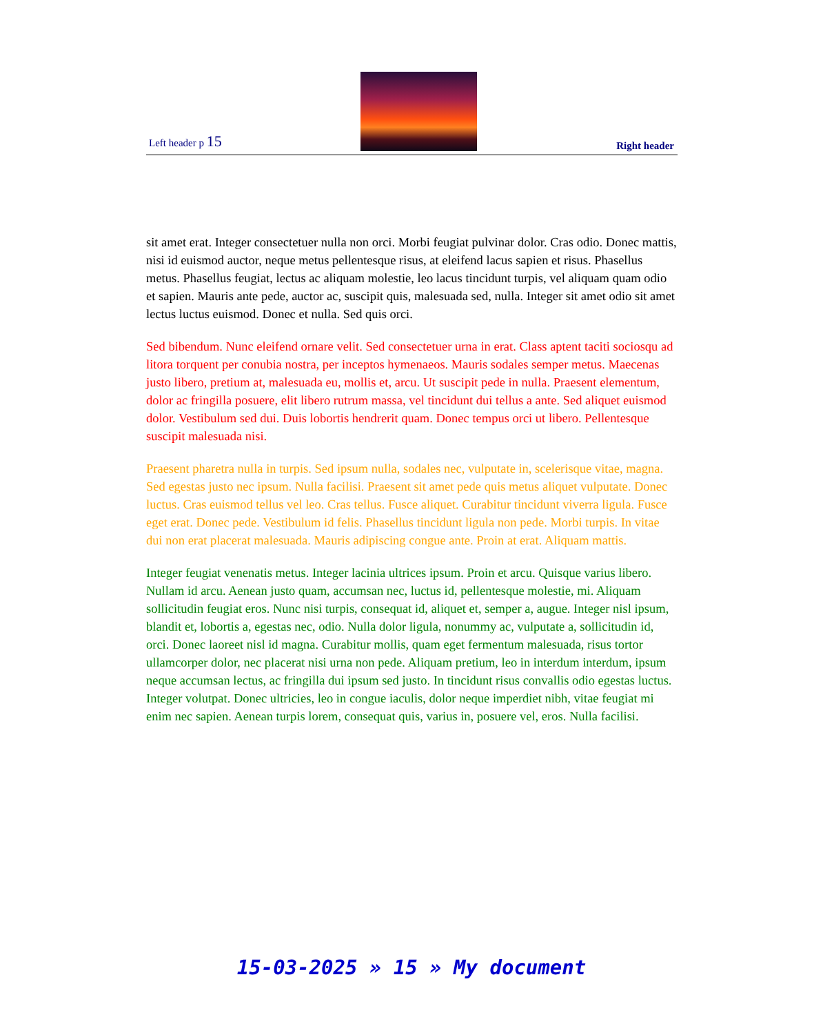Left header p 15
Right header
sit amet erat. Integer consectetuer nulla non orci. Morbi feugiat pulvinar dolor. Cras odio. Donec mattis, nisi id euismod auctor, neque metus pellentesque risus, at eleifend lacus sapien et risus. Phasellus metus. Phasellus feugiat, lectus ac aliquam molestie, leo lacus tincidunt turpis, vel aliquam quam odio et sapien. Mauris ante pede, auctor ac, suscipit quis, malesuada sed, nulla. Integer sit amet odio sit amet lectus luctus euismod. Donec et nulla. Sed quis orci.
Sed bibendum. Nunc eleifend ornare velit. Sed consectetuer urna in erat. Class aptent taciti sociosqu ad litora torquent per conubia nostra, per inceptos hymenaeos. Mauris sodales semper metus. Maecenas justo libero, pretium at, malesuada eu, mollis et, arcu. Ut suscipit pede in nulla. Praesent elementum, dolor ac fringilla posuere, elit libero rutrum massa, vel tincidunt dui tellus a ante. Sed aliquet euismod dolor. Vestibulum sed dui. Duis lobortis hendrerit quam. Donec tempus orci ut libero. Pellentesque suscipit malesuada nisi.
Praesent pharetra nulla in turpis. Sed ipsum nulla, sodales nec, vulputate in, scelerisque vitae, magna. Sed egestas justo nec ipsum. Nulla facilisi. Praesent sit amet pede quis metus aliquet vulputate. Donec luctus. Cras euismod tellus vel leo. Cras tellus. Fusce aliquet. Curabitur tincidunt viverra ligula. Fusce eget erat. Donec pede. Vestibulum id felis. Phasellus tincidunt ligula non pede. Morbi turpis. In vitae dui non erat placerat malesuada. Mauris adipiscing congue ante. Proin at erat. Aliquam mattis.
Integer feugiat venenatis metus. Integer lacinia ultrices ipsum. Proin et arcu. Quisque varius libero. Nullam id arcu. Aenean justo quam, accumsan nec, luctus id, pellentesque molestie, mi. Aliquam sollicitudin feugiat eros. Nunc nisi turpis, consequat id, aliquet et, semper a, augue. Integer nisl ipsum, blandit et, lobortis a, egestas nec, odio. Nulla dolor ligula, nonummy ac, vulputate a, sollicitudin id, orci. Donec laoreet nisl id magna. Curabitur mollis, quam eget fermentum malesuada, risus tortor ullamcorper dolor, nec placerat nisi urna non pede. Aliquam pretium, leo in interdum interdum, ipsum neque accumsan lectus, ac fringilla dui ipsum sed justo. In tincidunt risus convallis odio egestas luctus. Integer volutpat. Donec ultricies, leo in congue iaculis, dolor neque imperdiet nibh, vitae feugiat mi enim nec sapien. Aenean turpis lorem, consequat quis, varius in, posuere vel, eros. Nulla facilisi.
15-03-2025 » 15 » My document